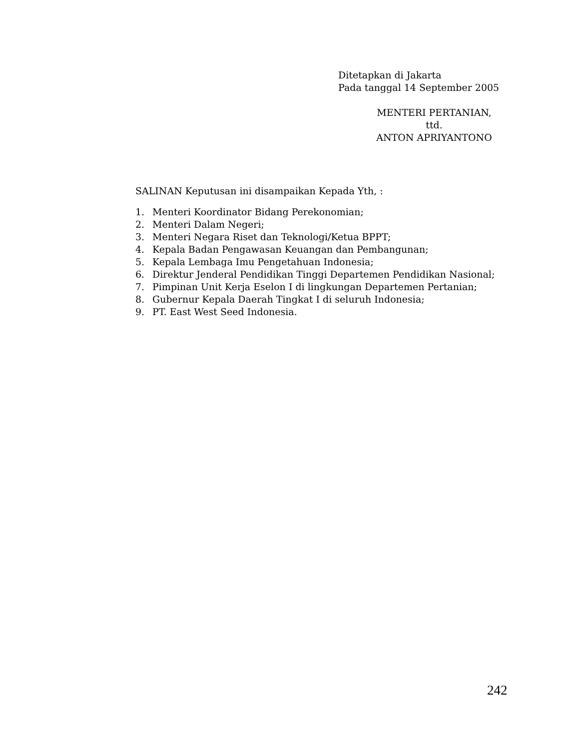Ditetapkan di Jakarta
Pada tanggal 14 September 2005
MENTERI PERTANIAN,
ttd.
ANTON APRIYANTONO
SALINAN Keputusan ini disampaikan Kepada Yth, :
1. Menteri Koordinator Bidang Perekonomian;
2. Menteri Dalam Negeri;
3. Menteri Negara Riset dan Teknologi/Ketua BPPT;
4. Kepala Badan Pengawasan Keuangan dan Pembangunan;
5. Kepala Lembaga Imu Pengetahuan Indonesia;
6. Direktur Jenderal Pendidikan Tinggi Departemen Pendidikan Nasional;
7. Pimpinan Unit Kerja Eselon I di lingkungan Departemen Pertanian;
8. Gubernur Kepala Daerah Tingkat I di seluruh Indonesia;
9. PT. East West Seed Indonesia.
242